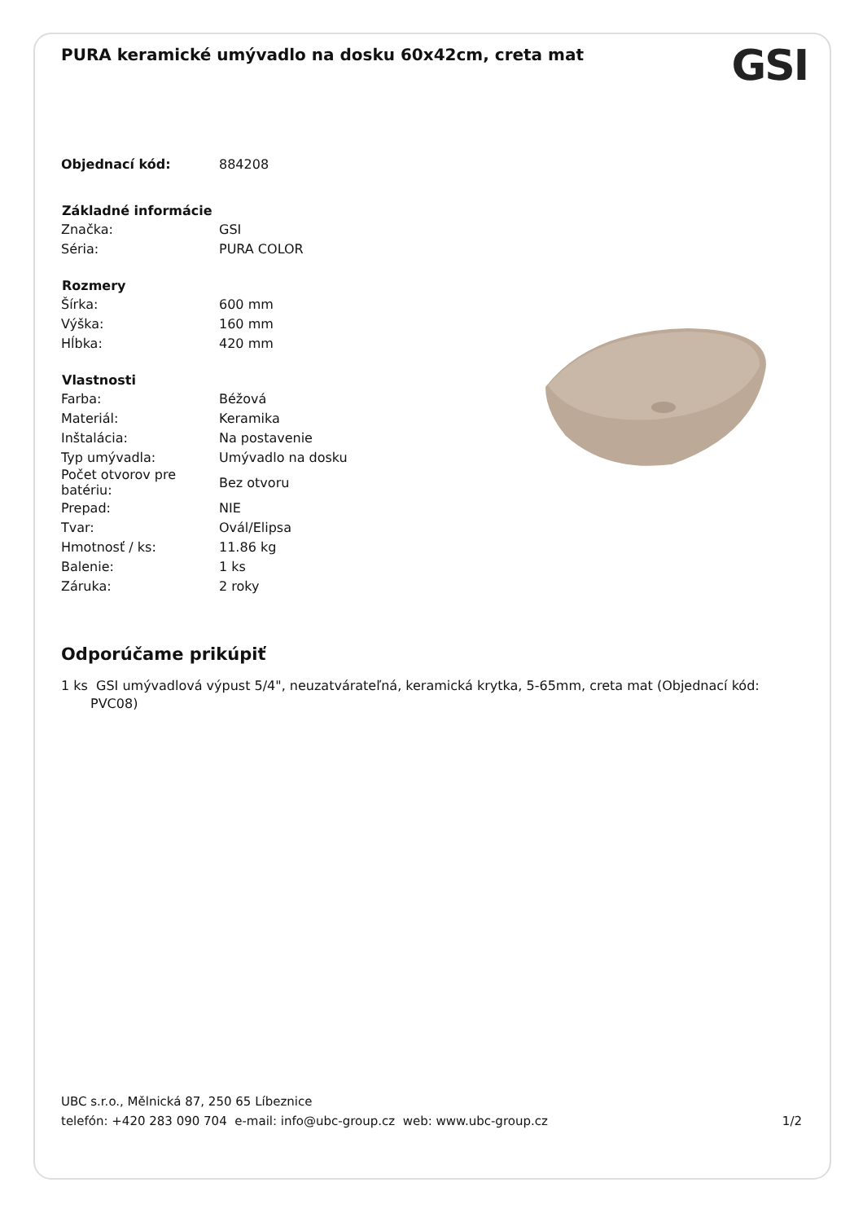GSI
PURA keramické umývadlo na dosku 60x42cm, creta mat
| Objednací kód: | 884208 |
| Základné informácie | |
| Značka: | GSI |
| Séria: | PURA COLOR |
| Rozmery | |
| Šírka: | 600 mm |
| Výška: | 160 mm |
| Hĺbka: | 420 mm |
| Vlastnosti | |
| Farba: | Béžová |
| Materiál: | Keramika |
| Inštalácia: | Na postavenie |
| Typ umývadla: | Umývadlo na dosku |
| Počet otvorov pre batériu: | Bez otvoru |
| Prepad: | NIE |
| Tvar: | Ovál/Elipsa |
| Hmotnosť / ks: | 11.86 kg |
| Balenie: | 1 ks |
| Záruka: | 2 roky |
Odporúčame prikúpiť
1 ks GSI umývadlová výpust 5/4", neuzatvárateľná, keramická krytka, 5-65mm, creta mat (Objednací kód: PVC08)
UBC s.r.o., Mělnická 87, 250 65 Líbeznice
telefón: +420 283 090 704 e-mail: info@ubc-group.cz web: www.ubc-group.cz 1/2